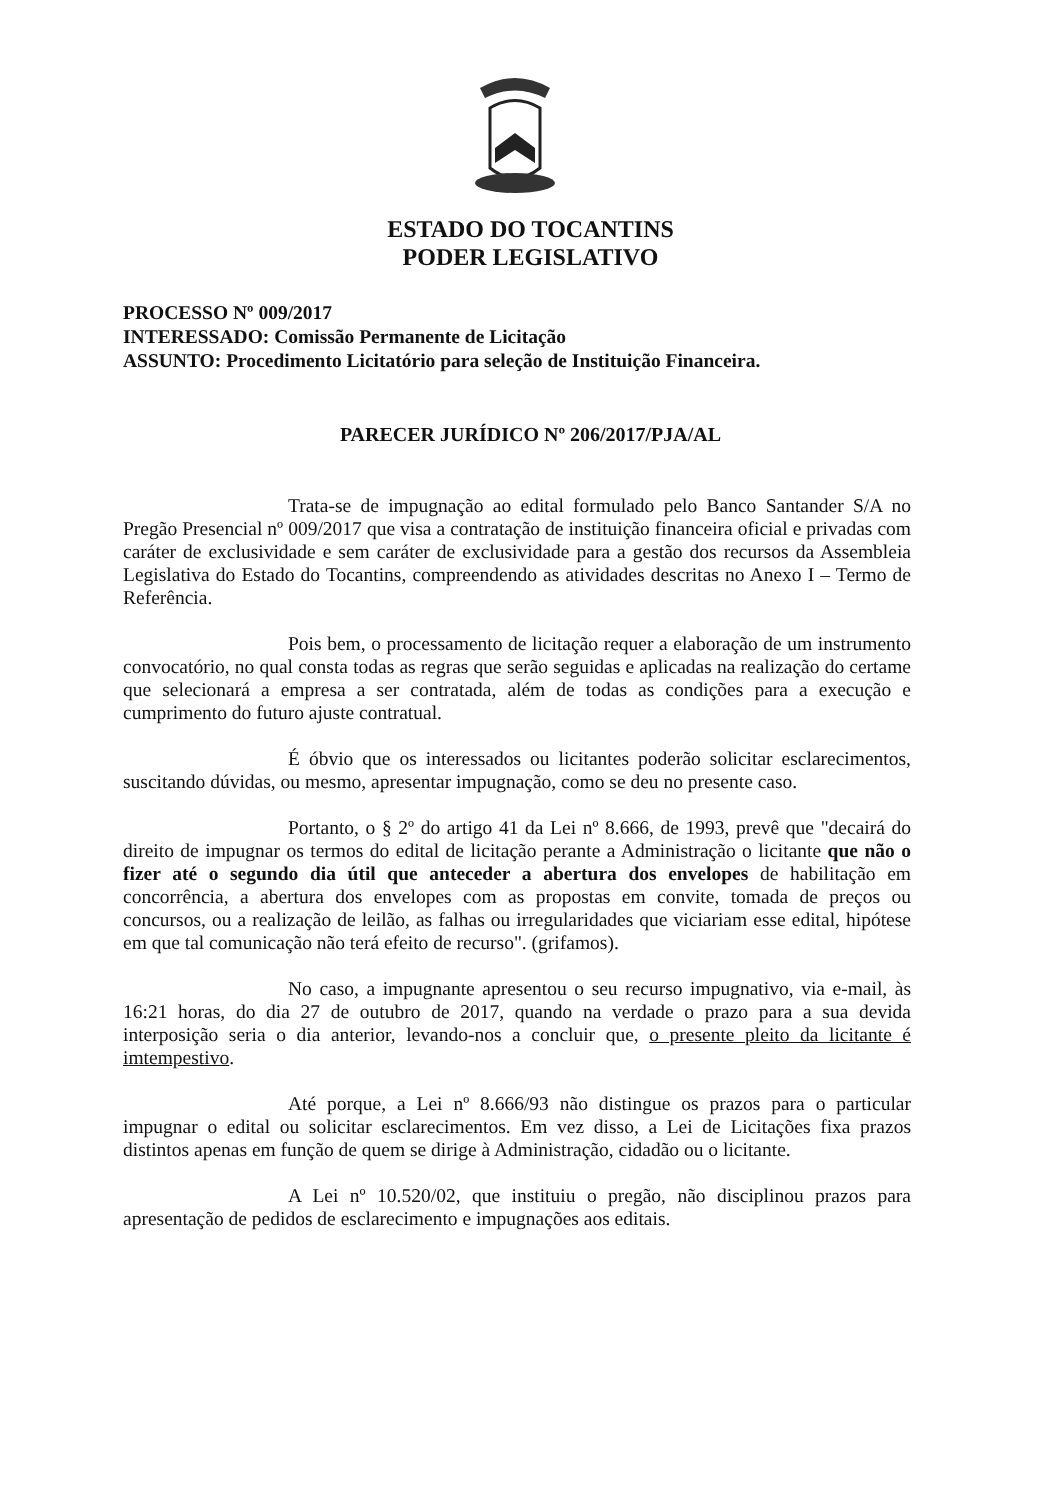ESTADO DO TOCANTINS
PODER LEGISLATIVO
PROCESSO Nº 009/2017
INTERESSADO: Comissão Permanente de Licitação
ASSUNTO: Procedimento Licitatório para seleção de Instituição Financeira.
PARECER JURÍDICO Nº 206/2017/PJA/AL
Trata-se de impugnação ao edital formulado pelo Banco Santander S/A no Pregão Presencial nº 009/2017 que visa a contratação de instituição financeira oficial e privadas com caráter de exclusividade e sem caráter de exclusividade para a gestão dos recursos da Assembleia Legislativa do Estado do Tocantins, compreendendo as atividades descritas no Anexo I – Termo de Referência.
Pois bem, o processamento de licitação requer a elaboração de um instrumento convocatório, no qual consta todas as regras que serão seguidas e aplicadas na realização do certame que selecionará a empresa a ser contratada, além de todas as condições para a execução e cumprimento do futuro ajuste contratual.
É óbvio que os interessados ou licitantes poderão solicitar esclarecimentos, suscitando dúvidas, ou mesmo, apresentar impugnação, como se deu no presente caso.
Portanto, o § 2º do artigo 41 da Lei nº 8.666, de 1993, prevê que "decairá do direito de impugnar os termos do edital de licitação perante a Administração o licitante que não o fizer até o segundo dia útil que anteceder a abertura dos envelopes de habilitação em concorrência, a abertura dos envelopes com as propostas em convite, tomada de preços ou concursos, ou a realização de leilão, as falhas ou irregularidades que viciariam esse edital, hipótese em que tal comunicação não terá efeito de recurso". (grifamos).
No caso, a impugnante apresentou o seu recurso impugnativo, via e-mail, às 16:21 horas, do dia 27 de outubro de 2017, quando na verdade o prazo para a sua devida interposição seria o dia anterior, levando-nos a concluir que, o presente pleito da licitante é imtempestivo.
Até porque, a Lei nº 8.666/93 não distingue os prazos para o particular impugnar o edital ou solicitar esclarecimentos. Em vez disso, a Lei de Licitações fixa prazos distintos apenas em função de quem se dirige à Administração, cidadão ou o licitante.
A Lei nº 10.520/02, que instituiu o pregão, não disciplinou prazos para apresentação de pedidos de esclarecimento e impugnações aos editais.